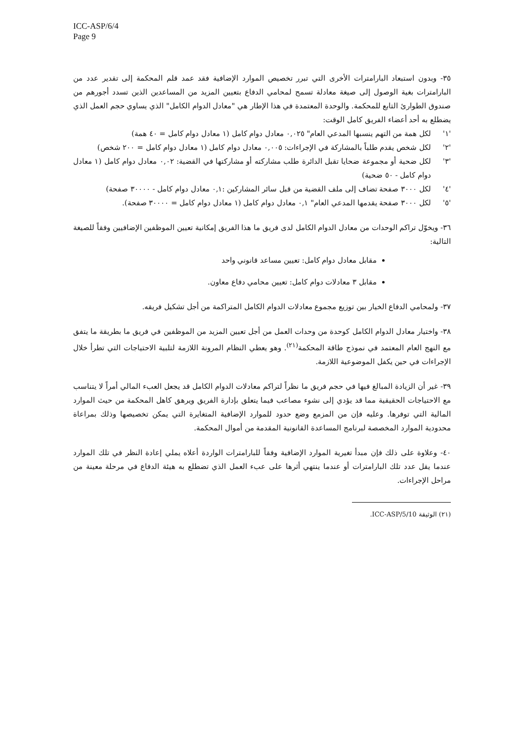ICC-ASP/6/4
Page 9
٣٥- وبدون استبعاد البارامترات الأخرى التي تبرر تخصيص الموارد الإضافية فقد عمد قلم المحكمة إلى تقدير عدد من البارامترات بغية الوصول إلى صيغة معادلة تسمح لمحامي الدفاع بتعيين المزيد من المساعدين الذين تسدد أجورهم من صندوق الطوارئ التابع للمحكمة. والوحدة المعتمدة في هذا الإطار هي "معادل الدوام الكامل" الذي يساوي حجم العمل الذي يضطلع به أحد أعضاء الفريق كامل الوقت:
'١' لكل همة من التهم ينسبها المدعي العام" ٠,٠٢٥ معادل دوام كامل (١ معادل دوام كامل = ٤٠ همة)
'٢' لكل شخص يقدم طلباً بالمشاركة في الإجراءات: ٠,٠٠٥ معادل دوام كامل (١ معادل دوام كامل = ٢٠٠ شخص)
'٣' لكل ضحية أو مجموعة ضحايا تقبل الدائرة طلب مشاركته أو مشاركتها في القضية: ٠,٠٢ معادل دوام كامل (١ معادل دوام كامل - ٥٠ ضحية)
'٤' لكل ٣٠٠٠ صفحة تضاف إلى ملف القضية من قبل سائر المشاركين :٠,١ معادل دوام كامل - ٣٠٠٠٠ صفحة)
'٥' لكل ٣٠٠٠ صفحة يقدمها المدعي العام" ٠,١ معادل دوام كامل (١ معادل دوام كامل = ٣٠٠٠٠ صفحة).
٣٦- ويخوّل تراكم الوحدات من معادل الدوام الكامل لدى فريق ما هذا الفريق إمكانية تعيين الموظفين الإضافيين وفقاً للصيغة التالية:
مقابل معادل دوام كامل: تعيين مساعد قانوني واحد
مقابل ٣ معادلات دوام كامل: تعيين محامي دفاع معاون.
٣٧- ولمحامي الدفاع الخيار بين توزيع مجموع معادلات الدوام الكامل المتراكمة من أجل تشكيل فريقه.
٣٨- واختيار معادل الدوام الكامل كوحدة من وحدات العمل من أجل تعيين المزيد من الموظفين في فريق ما بطريقة ما يتفق مع النهج العام المعتمد في نموذج طاقة المحكمة<sup>(٢١)</sup>. وهو يعطي النظام المرونة اللازمة لتلبية الاحتياجات التي تطرأ خلال الإجراءات في حين يكفل الموضوعية اللازمة.
٣٩- غير أن الزيادة المبالغ فيها في حجم فريق ما نظراً لتراكم معادلات الدوام الكامل قد يجعل العبء المالي أمراً لا يتناسب مع الاحتياجات الحقيقية مما قد يؤدي إلى نشوء مصاعب فيما يتعلق بإدارة الفريق ويرهق كاهل المحكمة من حيث الموارد المالية التي توفرها. وعليه فإن من المزمع وضع حدود للموارد الإضافية المتغايرة التي يمكن تخصيصها وذلك بمراعاة محدودية الموارد المخصصة لبرنامج المساعدة القانونية المقدمة من أموال المحكمة.
٤٠- وعلاوة على ذلك فإن مبدأ تغيرية الموارد الإضافية وفقاً للبارامترات الواردة أعلاه يملي إعادة النظر في تلك الموارد عندما يقل عدد تلك البارامترات أو عندما ينتهي أثرها على عبء العمل الذي تضطلع به هيئة الدفاع في مرحلة معينة من مراحل الإجراءات.
(٢١) الوثيقة ICC-ASP/5/10.